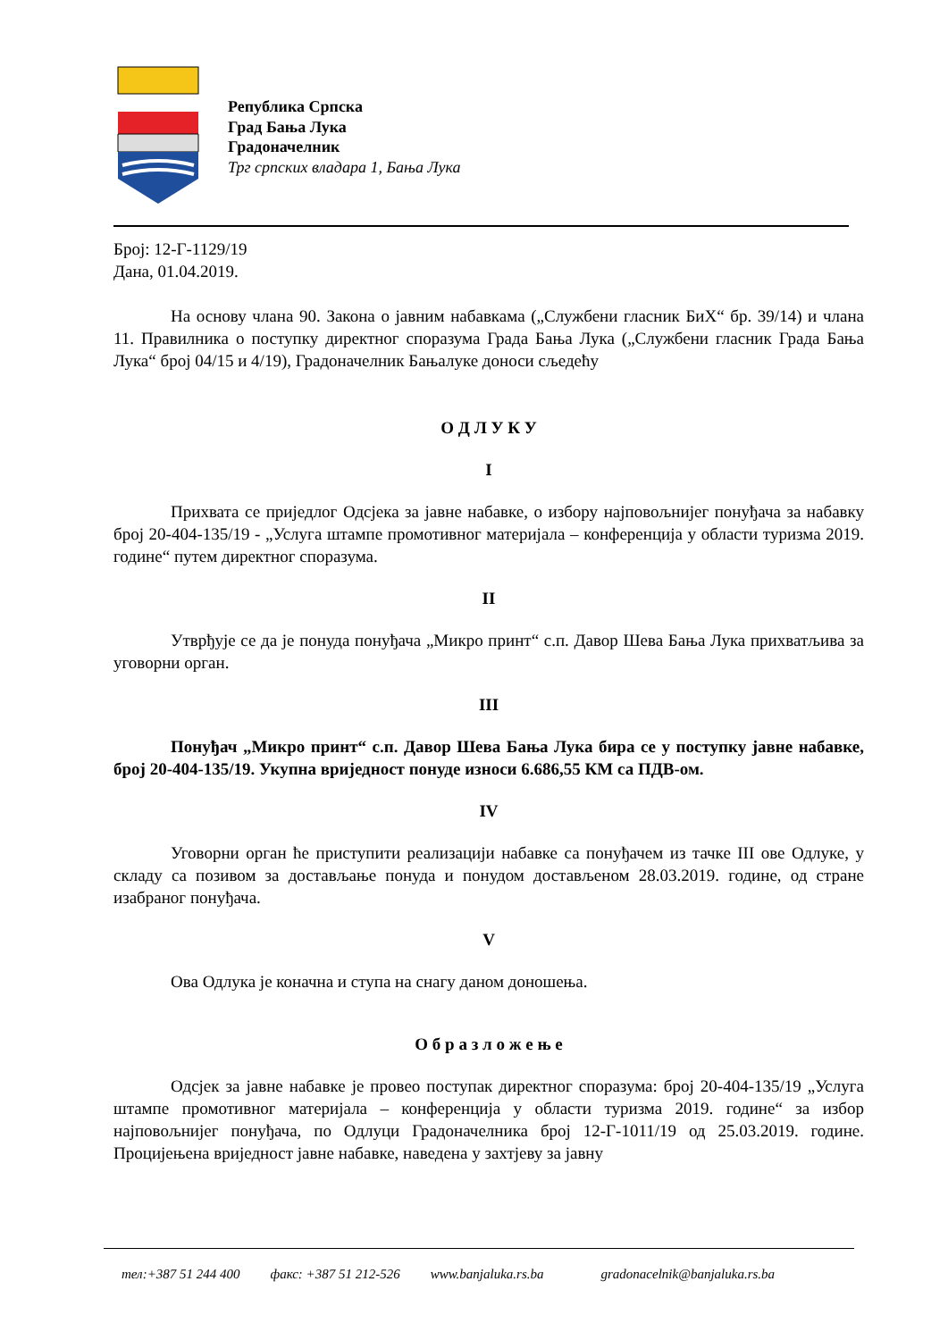Република Српска
Град Бања Лука
Градоначелник
Трг српских владара 1, Бања Лука
Број: 12-Г-1129/19
Дана, 01.04.2019.
На основу члана 90. Закона о јавним набавкама („Службени гласник БиХ“ бр. 39/14) и члана 11. Правилника о поступку директног споразума Града Бања Лука („Службени гласник Града Бања Лука“ број 04/15 и 4/19), Градоначелник Бањалуке доноси сљедећу
О Д Л У К У
I
Прихвата се приједлог Одсјека за јавне набавке, о избору најповољнијег понуђача за набавку број 20-404-135/19 - „Услуга штампе промотивног материјала – конференција у области туризма 2019. године“ путем директног споразума.
II
Утврђује се да је понуда понуђача „Микро принт“ с.п. Давор Шева Бања Лука прихватљива за уговорни орган.
III
Понуђач „Микро принт“ с.п. Давор Шева Бања Лука бира се у поступку јавне набавке, број 20-404-135/19. Укупна вриједност понуде износи 6.686,55 КМ са ПДВ-ом.
IV
Уговорни орган ће приступити реализацији набавке са понуђачем из тачке III ове Одлуке, у складу са позивом за достављање понуда и понудом достављеном 28.03.2019. године, од стране изабраног понуђача.
V
Ова Одлука је коначна и ступа на снагу даном доношења.
О б р а з л о ж е њ е
Одсјек за јавне набавке је провео поступак директног споразума: број 20-404-135/19 „Услуга штампе промотивног материјала – конференција у области туризма 2019. године“ за избор најповољнијег понуђача, по Одлуци Градоначелника број 12-Г-1011/19 од 25.03.2019. године. Процијењена вриједност јавне набавке, наведена у захтјеву за јавну
тел:+387 51 244 400 факс: +387 51 212-526 www.banjaluka.rs.ba gradonacelnik@banjaluka.rs.ba